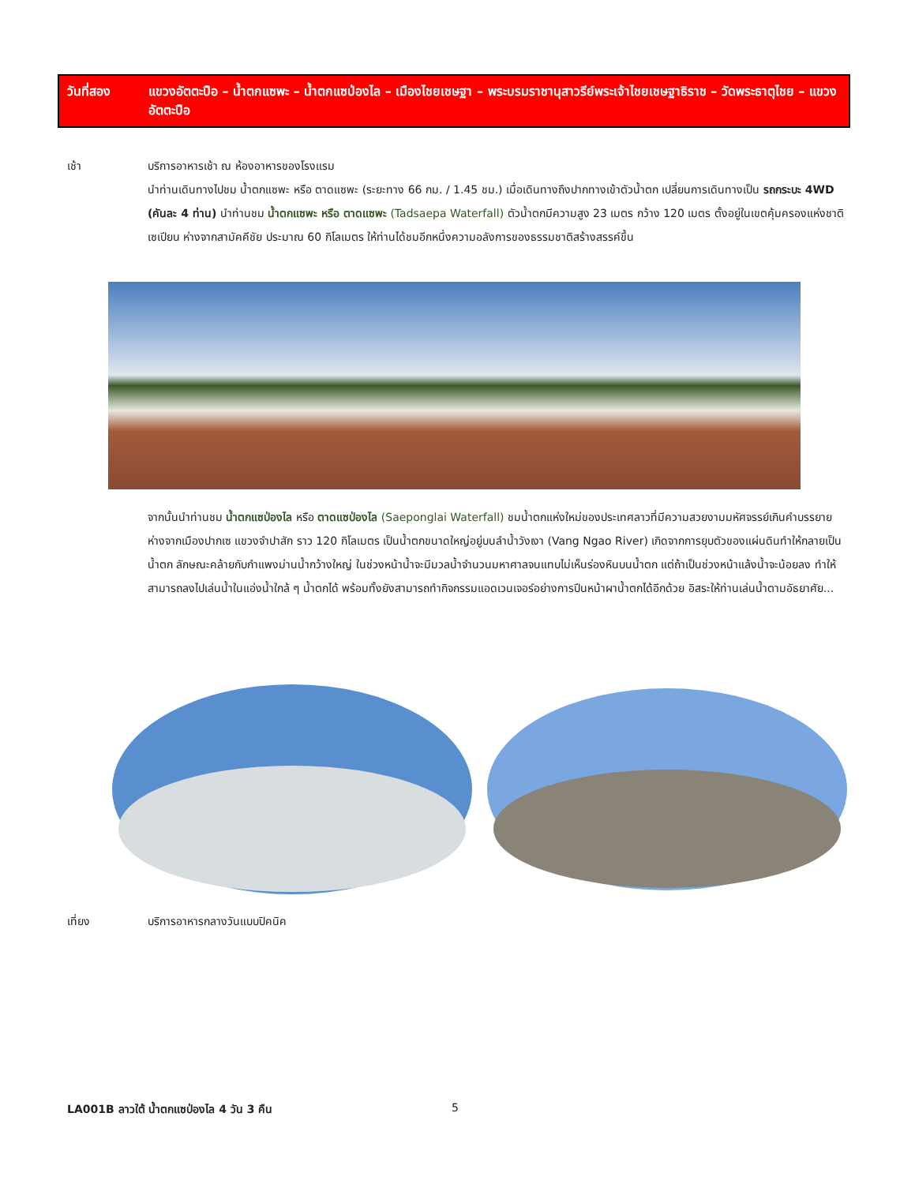วันที่สอง แขวงอัตตะปือ – น้ำตกแซพะ – น้ำตกแซป่องไล – เมืองไชยเชษฐา – พระบรมราชานุสาวรีย์พระเจ้าไชยเชษฐาธิราช – วัดพระธาตุไชย – แขวงอัตตะปือ
เช้า บริการอาหารเช้า ณ ห้องอาหารของโรงแรม
นำท่านเดินทางไปชม น้ำตกแซพะ หรือ ตาดแซพะ (ระยะทาง 66 กม. / 1.45 ชม.) เมื่อเดินทางถึงปากทางเข้าตัวน้ำตก เปลี่ยนการเดินทางเป็น รถกระบะ 4WD (คันละ 4 ท่าน) นำท่านชม น้ำตกแซพะ หรือ ตาดแซพะ (Tadsaepa Waterfall) ตัวน้ำตกมีความสูง 23 เมตร กว้าง 120 เมตร ตั้งอยู่ในเขตคุ้มครองแห่งชาติเซเปียน ห่างจากสามัคคีชัย ประมาณ 60 กิโลเมตร ให้ท่านได้ชมอีกหนึ่งความอลังการของธรรมชาติสร้างสรรค์ขึ้น
จากนั้นนำท่านชม น้ำตกแซป่องไล หรือ ตาดแซป่องไล (Saeponglai Waterfall) ชมน้ำตกแห่งใหม่ของประเทศลาวที่มีความสวยงามมหัศจรรย์เกินคำบรรยาย ห่างจากเมืองปากเซ แขวงจำปาสัก ราว 120 กิโลเมตร เป็นน้ำตกขนาดใหญ่อยู่บนลำน้ำวังเงา (Vang Ngao River) เกิดจากการยุบตัวของแผ่นดินทำให้กลายเป็นน้ำตก ลักษณะคล้ายกับกำแพงม่านน้ำกว้างใหญ่ ในช่วงหน้าน้ำจะมีมวลน้ำจำนวนมหาศาลจนแทบไม่เห็นร่องหินบนน้ำตก แต่ถ้าเป็นช่วงหน้าแล้งน้ำจะน้อยลง ทำให้สามารถลงไปเล่นน้ำในแอ่งน้ำใกล้ ๆ น้ำตกได้ พร้อมทั้งยังสามารถทำกิจกรรมแอดเวนเจอร์อย่างการปีนหน้าผาน้ำตกได้อีกด้วย อิสระให้ท่านเล่นน้ำตามอัธยาศัย...
เที่ยง บริการอาหารกลางวันแบบปิคนิค
LA001B ลาวใต้ น้ำตกแซป่องไล 4 วัน 3 คืน
5